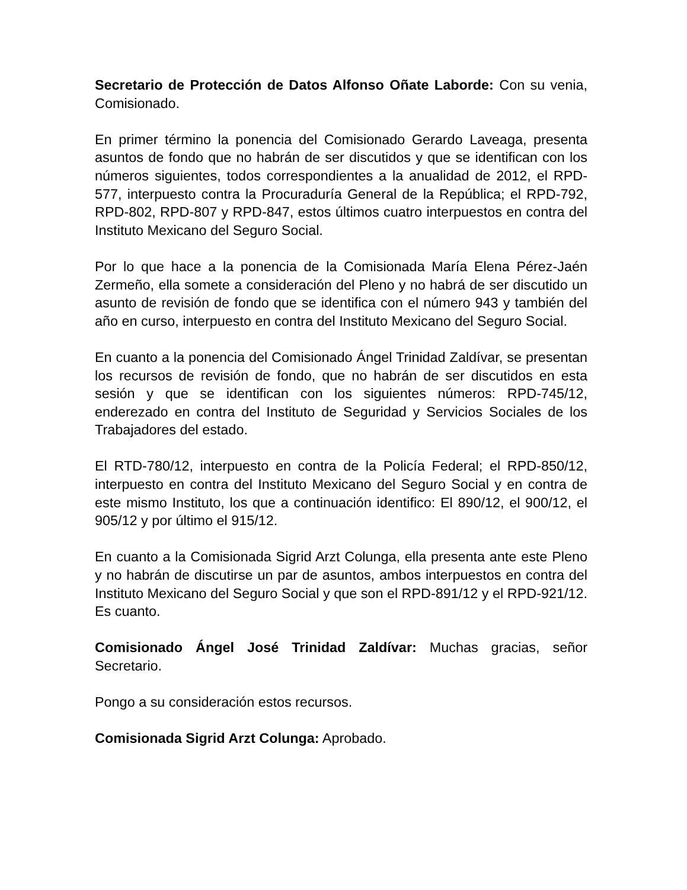Secretario de Protección de Datos Alfonso Oñate Laborde: Con su venia, Comisionado.
En primer término la ponencia del Comisionado Gerardo Laveaga, presenta asuntos de fondo que no habrán de ser discutidos y que se identifican con los números siguientes, todos correspondientes a la anualidad de 2012, el RPD-577, interpuesto contra la Procuraduría General de la República; el RPD-792, RPD-802, RPD-807 y RPD-847, estos últimos cuatro interpuestos en contra del Instituto Mexicano del Seguro Social.
Por lo que hace a la ponencia de la Comisionada María Elena Pérez-Jaén Zermeño, ella somete a consideración del Pleno y no habrá de ser discutido un asunto de revisión de fondo que se identifica con el número 943 y también del año en curso, interpuesto en contra del Instituto Mexicano del Seguro Social.
En cuanto a la ponencia del Comisionado Ángel Trinidad Zaldívar, se presentan los recursos de revisión de fondo, que no habrán de ser discutidos en esta sesión y que se identifican con los siguientes números: RPD-745/12, enderezado en contra del Instituto de Seguridad y Servicios Sociales de los Trabajadores del estado.
El RTD-780/12, interpuesto en contra de la Policía Federal; el RPD-850/12, interpuesto en contra del Instituto Mexicano del Seguro Social y en contra de este mismo Instituto, los que a continuación identifico: El 890/12, el 900/12, el 905/12 y por último el 915/12.
En cuanto a la Comisionada Sigrid Arzt Colunga, ella presenta ante este Pleno y no habrán de discutirse un par de asuntos, ambos interpuestos en contra del Instituto Mexicano del Seguro Social y que son el RPD-891/12 y el RPD-921/12. Es cuanto.
Comisionado Ángel José Trinidad Zaldívar: Muchas gracias, señor Secretario.
Pongo a su consideración estos recursos.
Comisionada Sigrid Arzt Colunga: Aprobado.